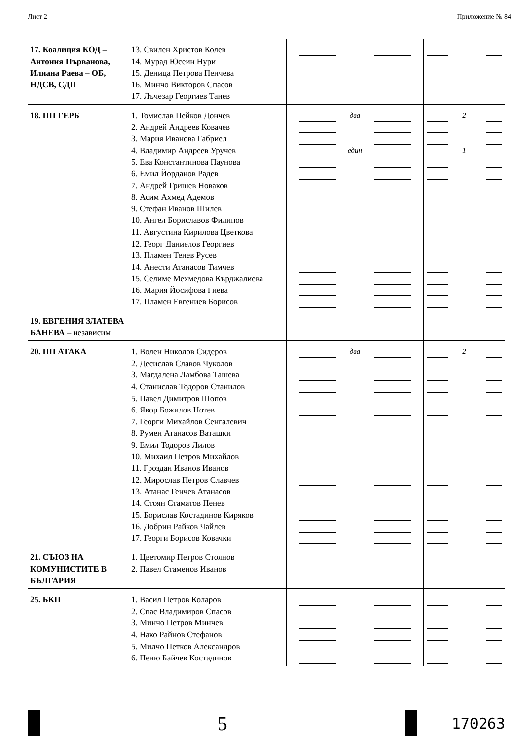Лист 2 Приложение № 84
| 17. Коалиция КОД – Антония Първанова, Илиана Раева – ОБ, НДСВ, СДП | 13. Свилен Христов Колев 14. Мурад Юсеин Нури 15. Деница Петрова Пенчева 16. Минчо Викторов Спасов 17. Лъчезар Георгиев Танев | | |
| 18. ПП ГЕРБ | 1. Томислав Пейков Дончев 2. Андрей Андреев Ковачев 3. Мария Иванова Габриел 4. Владимир Андреев Уручев 5. Ева Константинова Паунова 6. Емил Йорданов Радев 7. Андрей Гришев Новаков 8. Асим Ахмед Адемов 9. Стефан Иванов Шилев 10. Ангел Бориславов Филипов 11. Августина Кирилова Цветкова 12. Георг Даниелов Георгиев 13. Пламен Тенев Русев 14. Анести Атанасов Тимчев 15. Селиме Мехмедова Кърджалиева 16. Мария Йосифова Гиева 17. Пламен Евгениев Борисов | два един | 2 1 |
| 19. ЕВГЕНИЯ ЗЛАТЕВА БАНЕВА – независим | | | |
| 20. ПП АТАКА | 1. Волен Николов Сидеров 2. Десислав Славов Чуколов 3. Магдалена Ламбова Ташева 4. Станислав Тодоров Станилов 5. Павел Димитров Шопов 6. Явор Божилов Нотев 7. Георги Михайлов Сенгалевич 8. Румен Атанасов Ваташки 9. Емил Тодоров Лилов 10. Михаил Петров Михайлов 11. Гроздан Иванов Иванов 12. Мирослав Петров Славчев 13. Атанас Генчев Атанасов 14. Стоян Стаматов Пенев 15. Борислав Костадинов Киряков 16. Добрин Райков Чайлев 17. Георги Борисов Ковачки | два | 2 |
| 21. СЪЮЗ НА КОМУНИСТИТЕ В БЪЛГАРИЯ | 1. Цветомир Петров Стоянов 2. Павел Стаменов Иванов | | |
| 25. БКП | 1. Васил Петров Коларов 2. Спас Владимиров Спасов 3. Минчо Петров Минчев 4. Нако Райнов Стефанов 5. Милчо Петков Александров 6. Пеню Байчев Костадинов | | |
5
170263